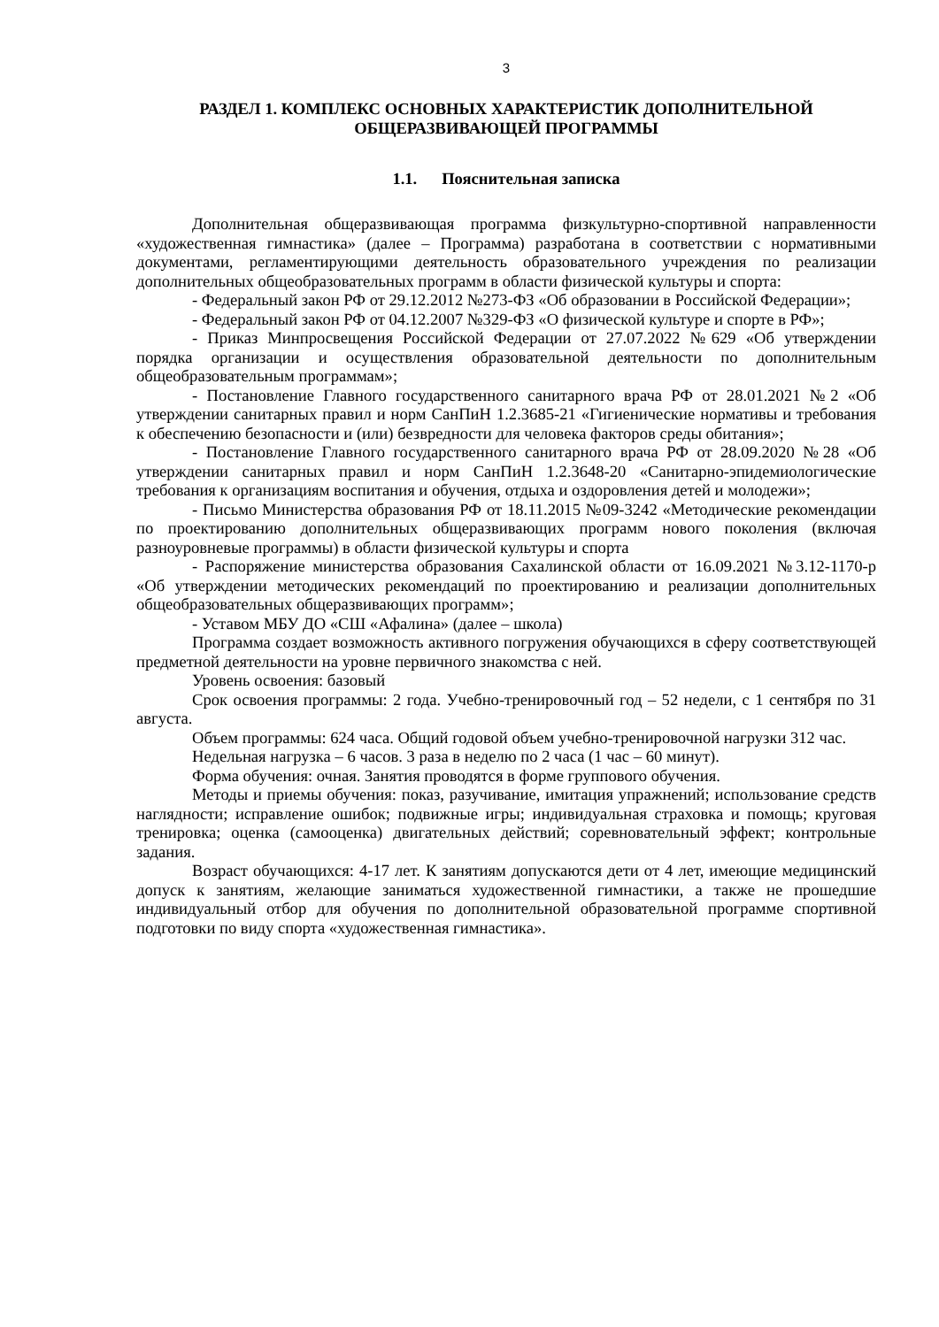3
РАЗДЕЛ 1. КОМПЛЕКС ОСНОВНЫХ ХАРАКТЕРИСТИК ДОПОЛНИТЕЛЬНОЙ ОБЩЕРАЗВИВАЮЩЕЙ ПРОГРАММЫ
1.1. Пояснительная записка
Дополнительная общеразвивающая программа физкультурно-спортивной направленности «художественная гимнастика» (далее – Программа) разработана в соответствии с нормативными документами, регламентирующими деятельность образовательного учреждения по реализации дополнительных общеобразовательных программ в области физической культуры и спорта:
- Федеральный закон РФ от 29.12.2012 №273-ФЗ «Об образовании в Российской Федерации»;
- Федеральный закон РФ от 04.12.2007 №329-ФЗ «О физической культуре и спорте в РФ»;
- Приказ Минпросвещения Российской Федерации от 27.07.2022 №629 «Об утверждении порядка организации и осуществления образовательной деятельности по дополнительным общеобразовательным программам»;
- Постановление Главного государственного санитарного врача РФ от 28.01.2021 №2 «Об утверждении санитарных правил и норм СанПиН 1.2.3685-21 «Гигиенические нормативы и требования к обеспечению безопасности и (или) безвредности для человека факторов среды обитания»;
- Постановление Главного государственного санитарного врача РФ от 28.09.2020 №28 «Об утверждении санитарных правил и норм СанПиН 1.2.3648-20 «Санитарно-эпидемиологические требования к организациям воспитания и обучения, отдыха и оздоровления детей и молодежи»;
- Письмо Министерства образования РФ от 18.11.2015 №09-3242 «Методические рекомендации по проектированию дополнительных общеразвивающих программ нового поколения (включая разноуровневые программы) в области физической культуры и спорта
- Распоряжение министерства образования Сахалинской области от 16.09.2021 №3.12-1170-р «Об утверждении методических рекомендаций по проектированию и реализации дополнительных общеобразовательных общеразвивающих программ»;
- Уставом МБУ ДО «СШ «Афалина» (далее – школа)
Программа создает возможность активного погружения обучающихся в сферу соответствующей предметной деятельности на уровне первичного знакомства с ней.
Уровень освоения: базовый
Срок освоения программы: 2 года. Учебно-тренировочный год – 52 недели, с 1 сентября по 31 августа.
Объем программы: 624 часа. Общий годовой объем учебно-тренировочной нагрузки 312 час.
Недельная нагрузка – 6 часов. 3 раза в неделю по 2 часа (1 час – 60 минут).
Форма обучения: очная. Занятия проводятся в форме группового обучения.
Методы и приемы обучения: показ, разучивание, имитация упражнений; использование средств наглядности; исправление ошибок; подвижные игры; индивидуальная страховка и помощь; круговая тренировка; оценка (самооценка) двигательных действий; соревновательный эффект; контрольные задания.
Возраст обучающихся: 4-17 лет. К занятиям допускаются дети от 4 лет, имеющие медицинский допуск к занятиям, желающие заниматься художественной гимнастики, а также не прошедшие индивидуальный отбор для обучения по дополнительной образовательной программе спортивной подготовки по виду спорта «художественная гимнастика».